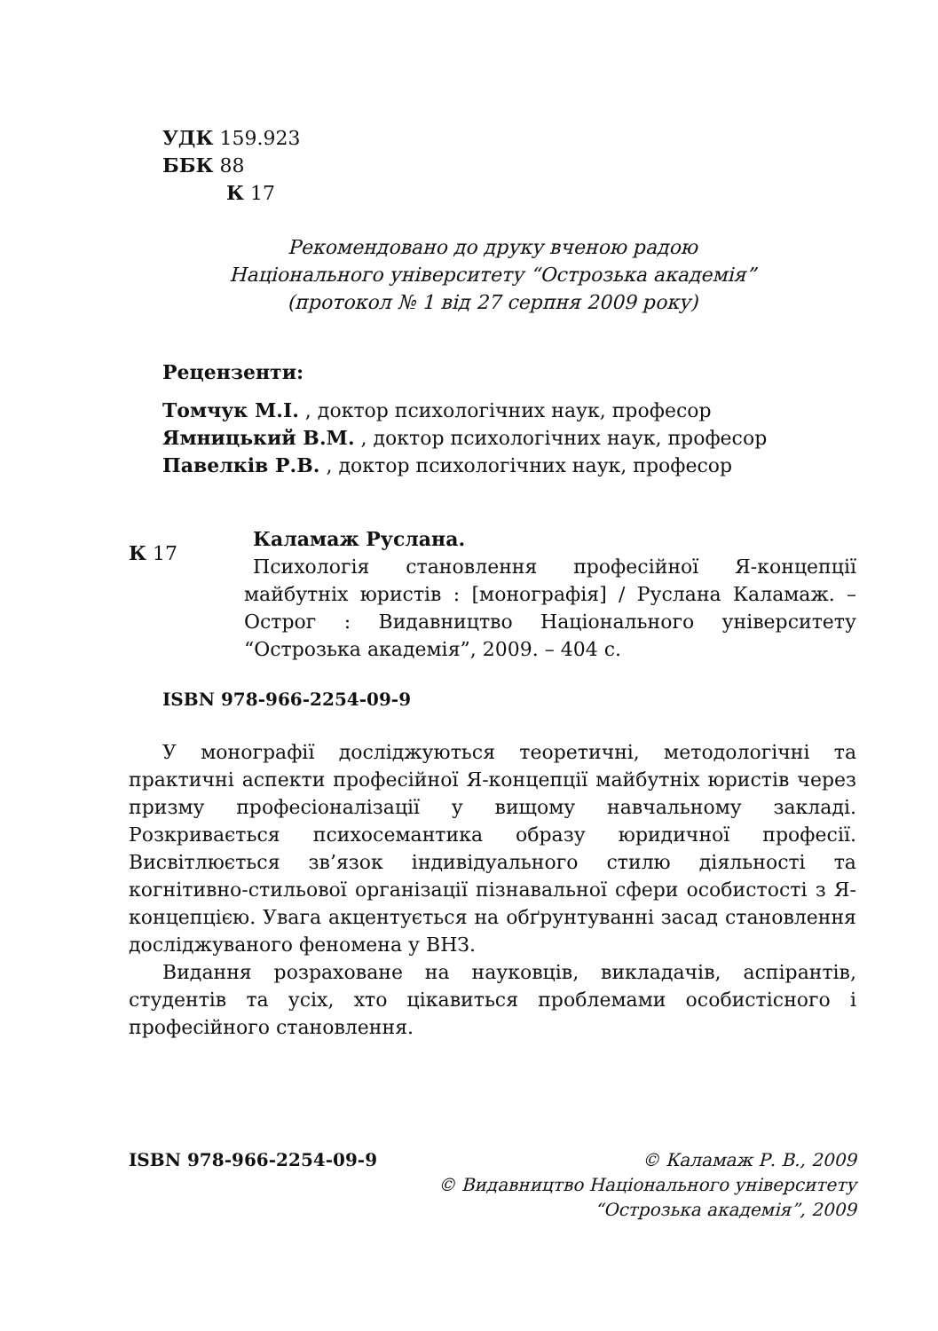УДК 159.923
ББК 88
К 17
Рекомендовано до друку вченою радою
Національного університету “Острозька академія”
(протокол № 1 від 27 серпня 2009 року)
Рецензенти:
Томчук М.І. , доктор психологічних наук, професор
Ямницький В.М. , доктор психологічних наук, професор
Павелків Р.В. , доктор психологічних наук, професор
К 17
Каламаж Руслана.
Психологія становлення професійної Я-концепції майбутніх юристів : [монографія] / Руслана Каламаж. – Острог : Видавництво Національного університету “Острозька академія”, 2009. – 404 с.
ISBN 978-966-2254-09-9
У монографії досліджуються теоретичні, методологічні та практичні аспекти професійної Я-концепції майбутніх юристів через призму професіоналізації у вищому навчальному закладі. Розкривається психосемантика образу юридичної професії. Висвітлюється зв’язок індивідуального стилю діяльності та когнітивно-стильової організації пізнавальної сфери особистості з Я-концепцією. Увага акцентується на обґрунтуванні засад становлення досліджуваного феномена у ВНЗ.
Видання розраховане на науковців, викладачів, аспірантів, студентів та усіх, хто цікавиться проблемами особистісного і професійного становлення.
ISBN 978-966-2254-09-9 © Каламаж Р. В., 2009
© Видавництво Національного університету
“Острозька академія”, 2009